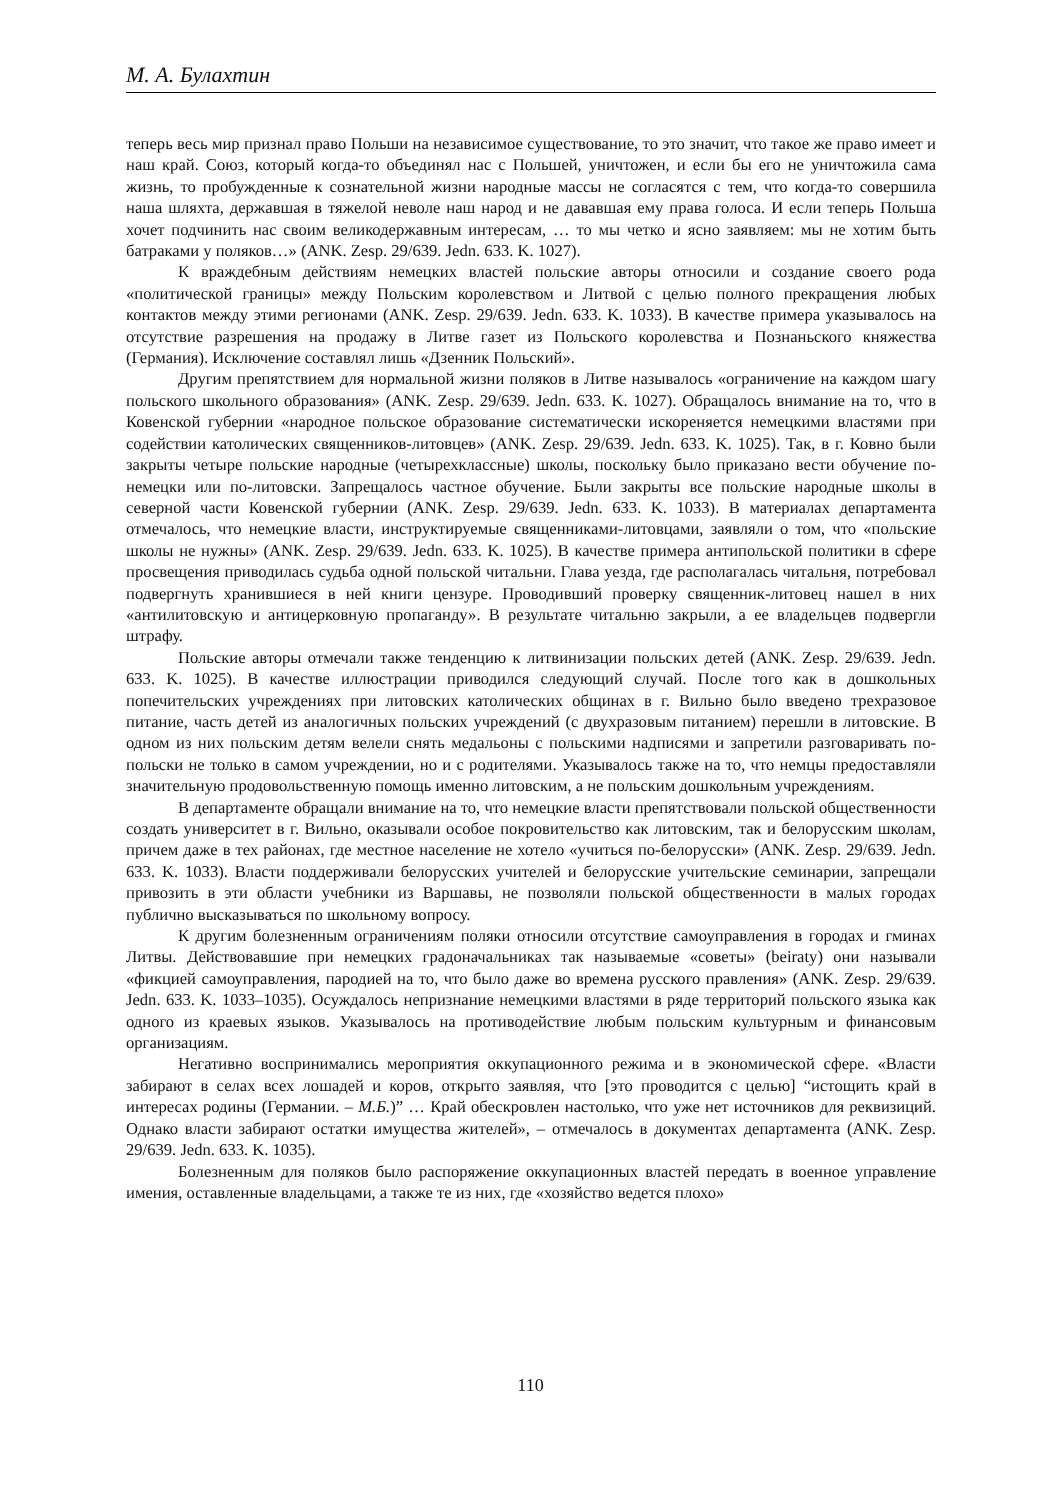М. А. Булахтин
теперь весь мир признал право Польши на независимое существование, то это значит, что такое же право имеет и наш край. Союз, который когда-то объединял нас с Польшей, уничтожен, и если бы его не уничтожила сама жизнь, то пробужденные к сознательной жизни народные массы не согласятся с тем, что когда-то совершила наша шляхта, державшая в тяжелой неволе наш народ и не дававшая ему права голоса. И если теперь Польша хочет подчинить нас своим великодержавным интересам, … то мы четко и ясно заявляем: мы не хотим быть батраками у поляков…» (ANK. Zesp. 29/639. Jedn. 633. K. 1027).
К враждебным действиям немецких властей польские авторы относили и создание своего рода «политической границы» между Польским королевством и Литвой с целью полного прекращения любых контактов между этими регионами (ANK. Zesp. 29/639. Jedn. 633. K. 1033). В качестве примера указывалось на отсутствие разрешения на продажу в Литве газет из Польского королевства и Познаньского княжества (Германия). Исключение составлял лишь «Дзенник Польский».
Другим препятствием для нормальной жизни поляков в Литве называлось «ограничение на каждом шагу польского школьного образования» (ANK. Zesp. 29/639. Jedn. 633. K. 1027). Обращалось внимание на то, что в Ковенской губернии «народное польское образование систематически искореняется немецкими властями при содействии католических священников-литовцев» (ANK. Zesp. 29/639. Jedn. 633. K. 1025). Так, в г. Ковно были закрыты четыре польские народные (четырехклассные) школы, поскольку было приказано вести обучение по-немецки или по-литовски. Запрещалось частное обучение. Были закрыты все польские народные школы в северной части Ковенской губернии (ANK. Zesp. 29/639. Jedn. 633. K. 1033). В материалах департамента отмечалось, что немецкие власти, инструктируемые священниками-литовцами, заявляли о том, что «польские школы не нужны» (ANK. Zesp. 29/639. Jedn. 633. K. 1025). В качестве примера антипольской политики в сфере просвещения приводилась судьба одной польской читальни. Глава уезда, где располагалась читальня, потребовал подвергнуть хранившиеся в ней книги цензуре. Проводивший проверку священник-литовец нашел в них «антилитовскую и антицерковную пропаганду». В результате читальню закрыли, а ее владельцев подвергли штрафу.
Польские авторы отмечали также тенденцию к литвинизации польских детей (ANK. Zesp. 29/639. Jedn. 633. K. 1025). В качестве иллюстрации приводился следующий случай. После того как в дошкольных попечительских учреждениях при литовских католических общинах в г. Вильно было введено трехразовое питание, часть детей из аналогичных польских учреждений (с двухразовым питанием) перешли в литовские. В одном из них польским детям велели снять медальоны с польскими надписями и запретили разговаривать по-польски не только в самом учреждении, но и с родителями. Указывалось также на то, что немцы предоставляли значительную продовольственную помощь именно литовским, а не польским дошкольным учреждениям.
В департаменте обращали внимание на то, что немецкие власти препятствовали польской общественности создать университет в г. Вильно, оказывали особое покровительство как литовским, так и белорусским школам, причем даже в тех районах, где местное население не хотело «учиться по-белорусски» (ANK. Zesp. 29/639. Jedn. 633. K. 1033). Власти поддерживали белорусских учителей и белорусские учительские семинарии, запрещали привозить в эти области учебники из Варшавы, не позволяли польской общественности в малых городах публично высказываться по школьному вопросу.
К другим болезненным ограничениям поляки относили отсутствие самоуправления в городах и гминах Литвы. Действовавшие при немецких градоначальниках так называемые «советы» (beiraty) они называли «фикцией самоуправления, пародией на то, что было даже во времена русского правления» (ANK. Zesp. 29/639. Jedn. 633. K. 1033–1035). Осуждалось непризнание немецкими властями в ряде территорий польского языка как одного из краевых языков. Указывалось на противодействие любым польским культурным и финансовым организациям.
Негативно воспринимались мероприятия оккупационного режима и в экономической сфере. «Власти забирают в селах всех лошадей и коров, открыто заявляя, что [это проводится с целью] “истощить край в интересах родины (Германии. – М.Б.)” … Край обескровлен настолько, что уже нет источников для реквизиций. Однако власти забирают остатки имущества жителей», – отмечалось в документах департамента (ANK. Zesp. 29/639. Jedn. 633. K. 1035).
Болезненным для поляков было распоряжение оккупационных властей передать в военное управление имения, оставленные владельцами, а также те из них, где «хозяйство ведется плохо»
110